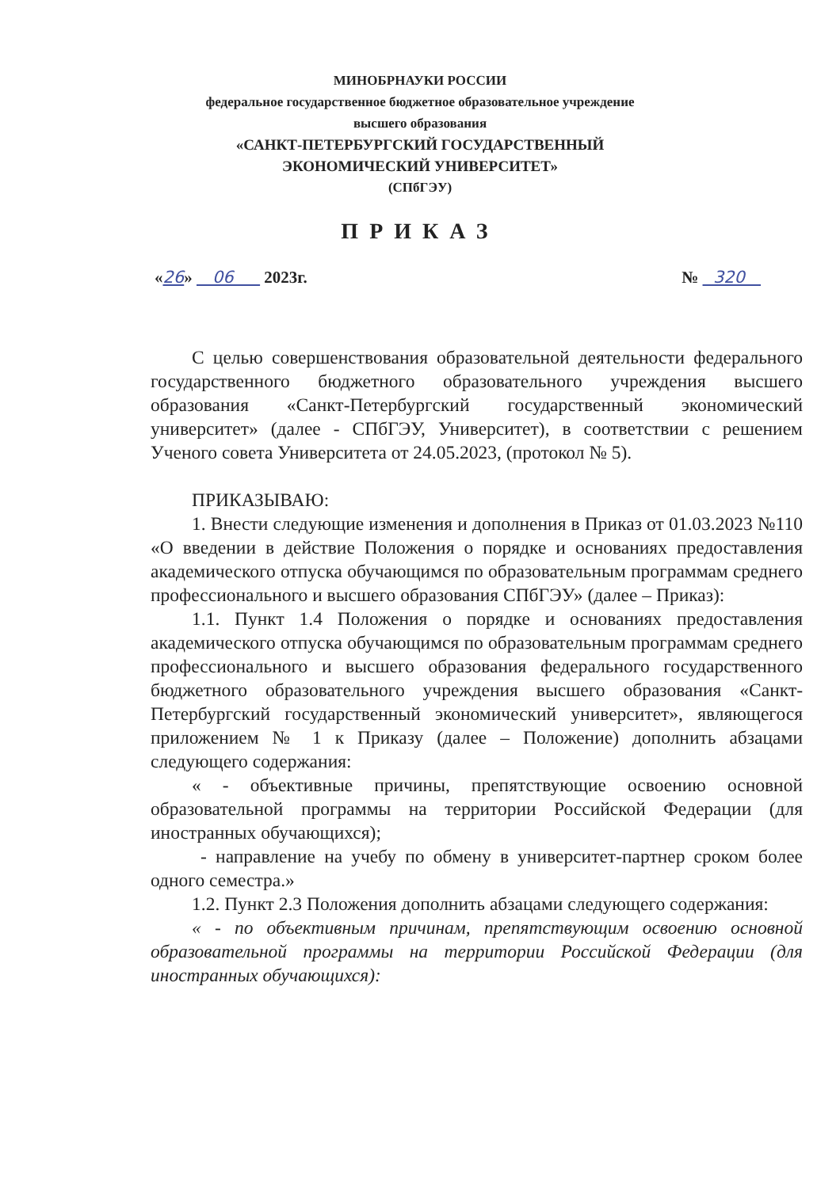МИНОБРНАУКИ РОССИИ
федеральное государственное бюджетное образовательное учреждение
высшего образования
«САНКТ-ПЕТЕРБУРГСКИЙ ГОСУДАРСТВЕННЫЙ ЭКОНОМИЧЕСКИЙ УНИВЕРСИТЕТ»
(СПбГЭУ)
ПРИКАЗ
«26» 06 2023г. № 320
С целью совершенствования образовательной деятельности федерального государственного бюджетного образовательного учреждения высшего образования «Санкт-Петербургский государственный экономический университет» (далее - СПбГЭУ, Университет), в соответствии с решением Ученого совета Университета от 24.05.2023, (протокол № 5).
ПРИКАЗЫВАЮ:
1. Внести следующие изменения и дополнения в Приказ от 01.03.2023 №110 «О введении в действие Положения о порядке и основаниях предоставления академического отпуска обучающимся по образовательным программам среднего профессионального и высшего образования СПбГЭУ» (далее – Приказ):
1.1. Пункт 1.4 Положения о порядке и основаниях предоставления академического отпуска обучающимся по образовательным программам среднего профессионального и высшего образования федерального государственного бюджетного образовательного учреждения высшего образования «Санкт-Петербургский государственный экономический университет», являющегося приложением № 1 к Приказу (далее – Положение) дополнить абзацами следующего содержания:
« - объективные причины, препятствующие освоению основной образовательной программы на территории Российской Федерации (для иностранных обучающихся);
- направление на учебу по обмену в университет-партнер сроком более одного семестра.»
1.2. Пункт 2.3 Положения дополнить абзацами следующего содержания:
« - по объективным причинам, препятствующим освоению основной образовательной программы на территории Российской Федерации (для иностранных обучающихся):